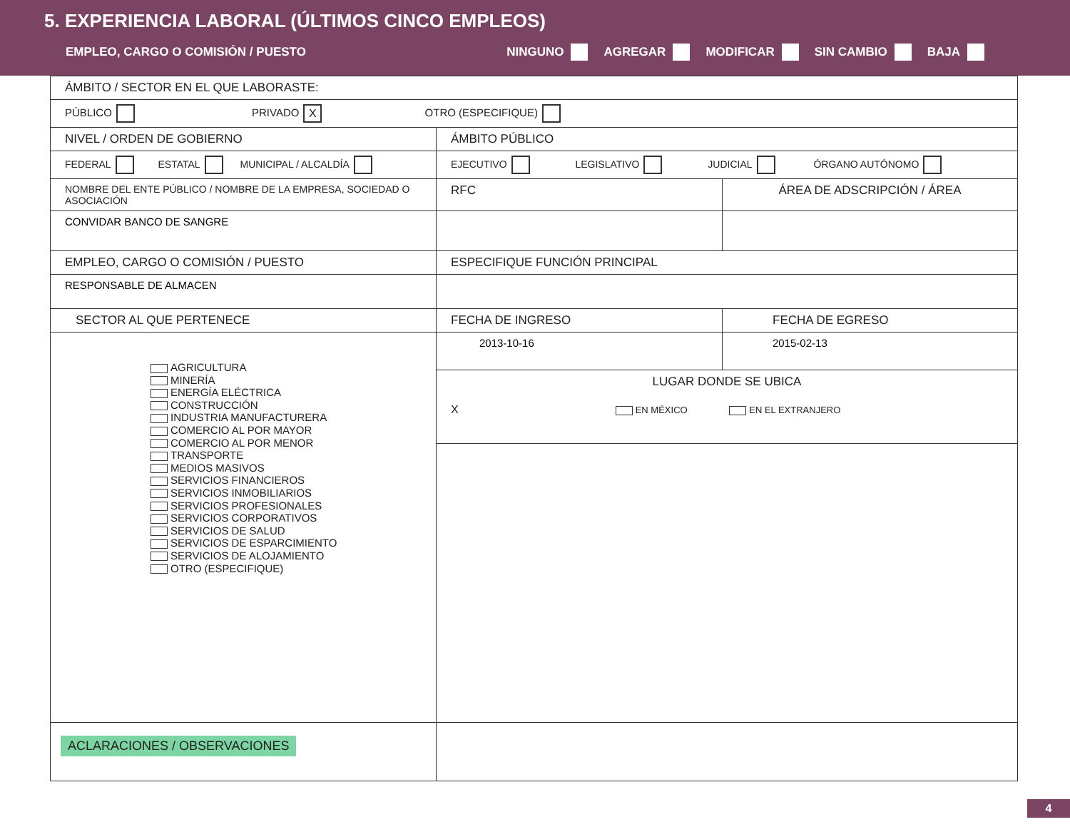5. EXPERIENCIA LABORAL (ÚLTIMOS CINCO EMPLEOS)
EMPLEO, CARGO O COMISIÓN / PUESTO NINGUNO AGREGAR MODIFICAR SIN CAMBIO BAJA
| ÁMBITO / SECTOR EN EL QUE LABORASTE: | | |
| PÚBLICO PRIVADO X OTRO (ESPECIFIQUE) | | |
| NIVEL / ORDEN DE GOBIERNO | ÁMBITO PÚBLICO | |
| FEDERAL ESTATAL MUNICIPAL / ALCALDÍA | EJECUTIVO LEGISLATIVO JUDICIAL ÓRGANO AUTÓNOMO | |
| NOMBRE DEL ENTE PÚBLICO / NOMBRE DE LA EMPRESA, SOCIEDAD O ASOCIACIÓN | RFC | ÁREA DE ADSCRIPCIÓN / ÁREA |
| CONVIDAR BANCO DE SANGRE | | |
| EMPLEO, CARGO O COMISIÓN / PUESTO | ESPECIFIQUE FUNCIÓN PRINCIPAL | |
| RESPONSABLE DE ALMACEN | | |
| SECTOR AL QUE PERTENECE | FECHA DE INGRESO | FECHA DE EGRESO |
| AGRICULTURA MINERÍA ENERGÍA ELÉCTRICA CONSTRUCCIÓN INDUSTRIA MANUFACTURERA COMERCIO AL POR MAYOR COMERCIO AL POR MENOR TRANSPORTE MEDIOS MASIVOS SERVICIOS FINANCIEROS SERVICIOS INMOBILIARIOS SERVICIOS PROFESIONALES SERVICIOS CORPORATIVOS SERVICIOS DE SALUD SERVICIOS DE ESPARCIMIENTO SERVICIOS DE ALOJAMIENTO OTRO (ESPECIFIQUE) | 2013-10-16 | 2015-02-13 |
| | LUGAR DONDE SE UBICA X EN MÉXICO EN EL EXTRANJERO | |
| ACLARACIONES / OBSERVACIONES | | |
4